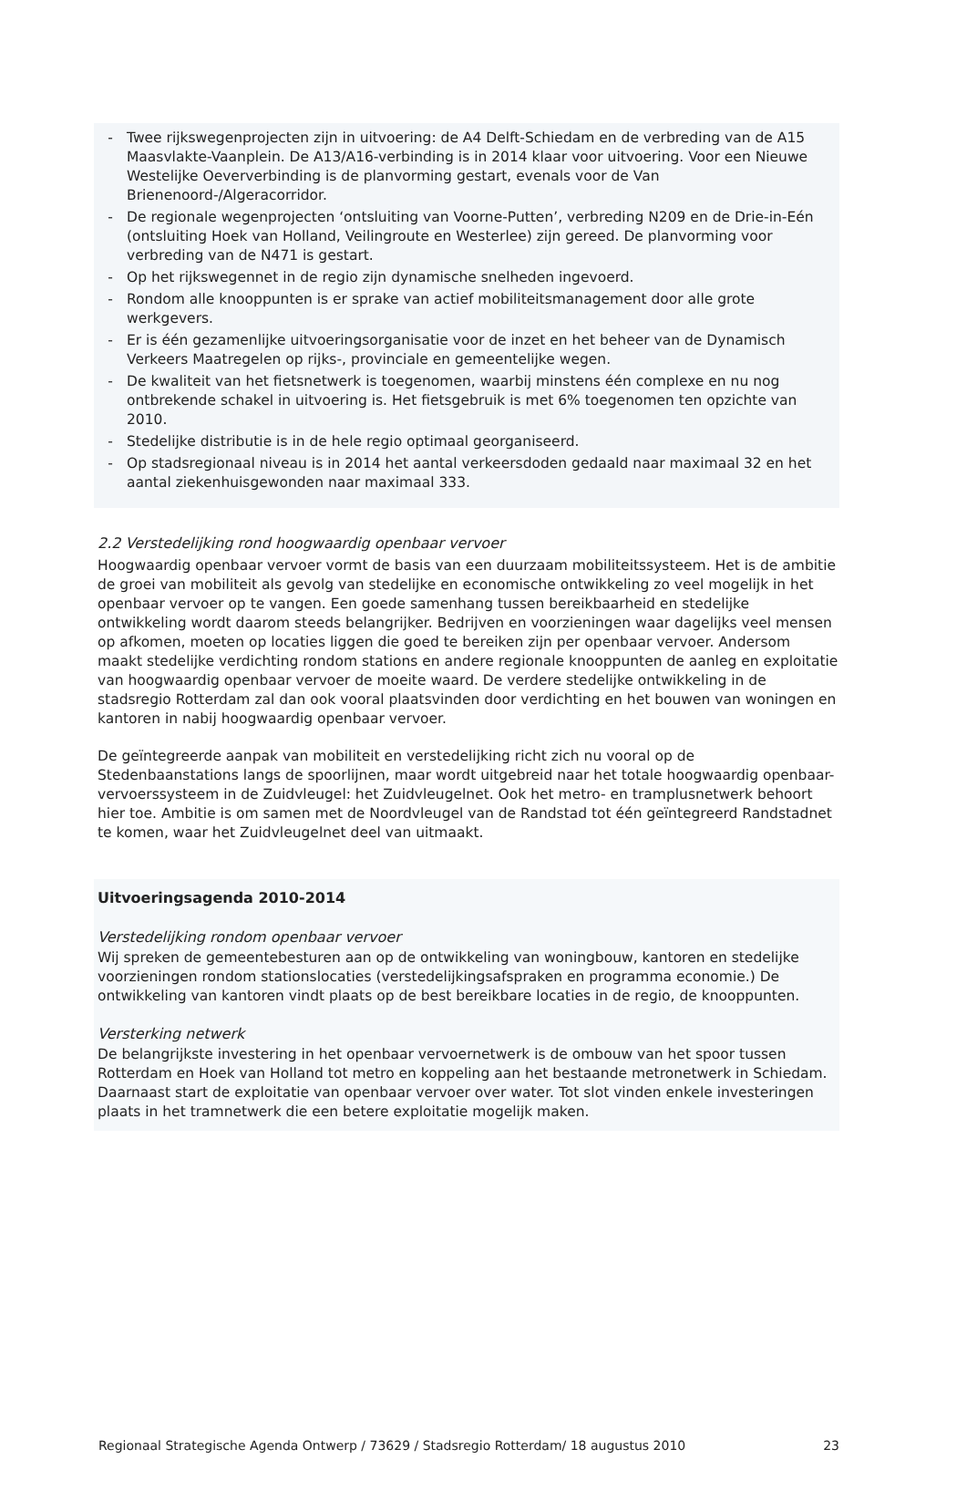- Twee rijkswegenprojecten zijn in uitvoering: de A4 Delft-Schiedam en de verbreding van de A15 Maasvlakte-Vaanplein. De A13/A16-verbinding is in 2014 klaar voor uitvoering. Voor een Nieuwe Westelijke Oeververbinding is de planvorming gestart, evenals voor de Van Brienenoord-/Algeracorridor.
- De regionale wegenprojecten ‘ontsluiting van Voorne-Putten’, verbreding N209 en de Drie-in-Eén (ontsluiting Hoek van Holland, Veilingroute en Westerlee) zijn gereed. De planvorming voor verbreding van de N471 is gestart.
- Op het rijkswegennet in de regio zijn dynamische snelheden ingevoerd.
- Rondom alle knooppunten is er sprake van actief mobiliteitsmanagement door alle grote werkgevers.
- Er is één gezamenlijke uitvoeringsorganisatie voor de inzet en het beheer van de Dynamisch Verkeers Maatregelen op rijks-, provinciale en gemeentelijke wegen.
- De kwaliteit van het fietsnetwerk is toegenomen, waarbij minstens één complexe en nu nog ontbrekende schakel in uitvoering is. Het fietsgebruik is met 6% toegenomen ten opzichte van 2010.
- Stedelijke distributie is in de hele regio optimaal georganiseerd.
- Op stadsregionaal niveau is in 2014 het aantal verkeersdoden gedaald naar maximaal 32 en het aantal ziekenhuisgewonden naar maximaal 333.
2.2 Verstedelijking rond hoogwaardig openbaar vervoer
Hoogwaardig openbaar vervoer vormt de basis van een duurzaam mobiliteitssysteem. Het is de ambitie de groei van mobiliteit als gevolg van stedelijke en economische ontwikkeling zo veel mogelijk in het openbaar vervoer op te vangen. Een goede samenhang tussen bereikbaarheid en stedelijke ontwikkeling wordt daarom steeds belangrijker. Bedrijven en voorzieningen waar dagelijks veel mensen op afkomen, moeten op locaties liggen die goed te bereiken zijn per openbaar vervoer. Andersom maakt stedelijke verdichting rondom stations en andere regionale knooppunten de aanleg en exploitatie van hoogwaardig openbaar vervoer de moeite waard. De verdere stedelijke ontwikkeling in de stadsregio Rotterdam zal dan ook vooral plaatsvinden door verdichting en het bouwen van woningen en kantoren in nabij hoogwaardig openbaar vervoer.
De geïntegreerde aanpak van mobiliteit en verstedelijking richt zich nu vooral op de Stedenbaanstations langs de spoorlijnen, maar wordt uitgebreid naar het totale hoogwaardig openbaar-vervoerssysteem in de Zuidvleugel: het Zuidvleugelnet. Ook het metro- en tramplusnetwerk behoort hier toe. Ambitie is om samen met de Noordvleugel van de Randstad tot één geïntegreerd Randstadnet te komen, waar het Zuidvleugelnet deel van uitmaakt.
Uitvoeringsagenda 2010-2014
Verstedelijking rondom openbaar vervoer
Wij spreken de gemeentebesturen aan op de ontwikkeling van woningbouw, kantoren en stedelijke voorzieningen rondom stationslocaties (verstedelijkingsafspraken en programma economie.) De ontwikkeling van kantoren vindt plaats op de best bereikbare locaties in de regio, de knooppunten.
Versterking netwerk
De belangrijkste investering in het openbaar vervoernetwerk is de ombouw van het spoor tussen Rotterdam en Hoek van Holland tot metro en koppeling aan het bestaande metronetwerk in Schiedam. Daarnaast start de exploitatie van openbaar vervoer over water. Tot slot vinden enkele investeringen plaats in het tramnetwerk die een betere exploitatie mogelijk maken.
Regionaal Strategische Agenda Ontwerp / 73629 / Stadsregio Rotterdam/ 18 augustus 2010 23